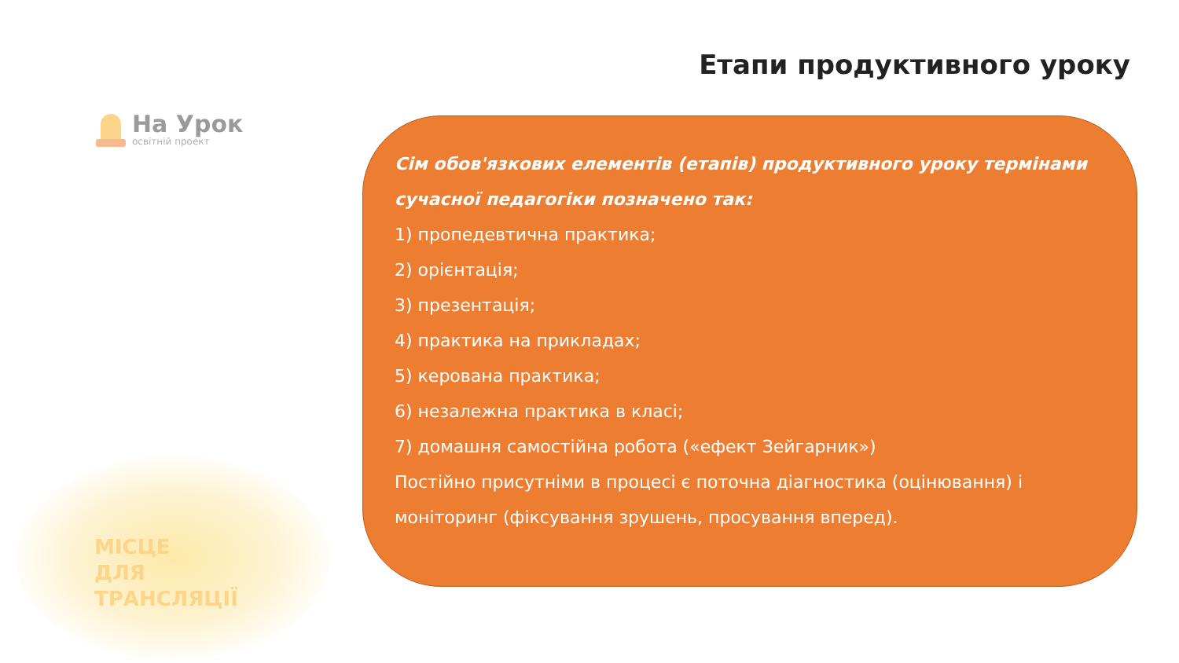На Урок
освітній проект
МІСЦЕ
ДЛЯ
ТРАНСЛЯЦІЇ
Етапи продуктивного уроку
Сім обов'язкових елементів (етапів) продуктивного уроку термінами сучасної педагогіки позначено так:
1) пропедевтична практика;
2) орієнтація;
3) презентація;
4) практика на прикладах;
5) керована практика;
6) незалежна практика в класі;
7) домашня самостійна робота («ефект Зейгарник»)
Постійно присутніми в процесі є поточна діагностика (оцінювання) і моніторинг (фіксування зрушень, просування вперед).